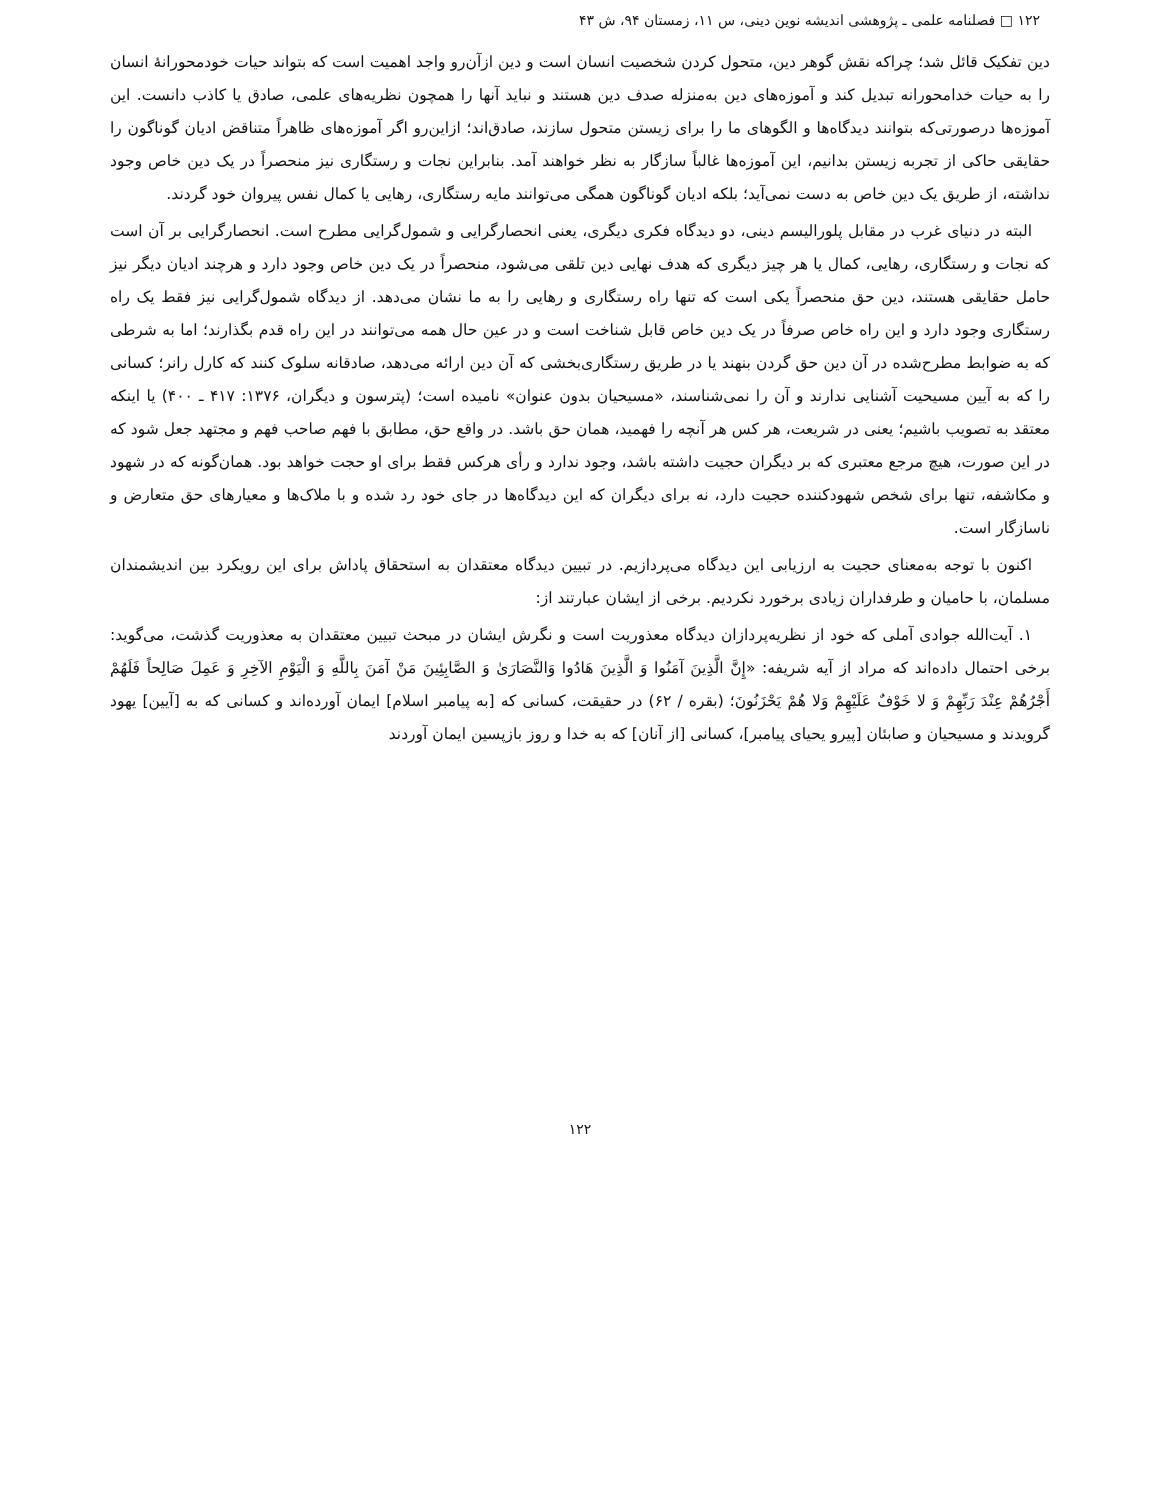۱۲۲ □ فصلنامه علمی ـ پژوهشی اندیشه نوین دینی، س ۱۱، زمستان ۹۴، ش ۴۳
دین تفکیک قائل شد؛ چراکه نقش گوهر دین، متحول کردن شخصیت انسان است و دین ازآن‌رو واجد اهمیت است که بتواند حیات خودمحورانهٔ انسان را به حیات خدامحورانه تبدیل کند و آموزه‌های دین به‌منزله صدف دین هستند و نباید آنها را همچون نظریه‌های علمی، صادق یا کاذب دانست. این آموزه‌ها درصورتی‌که بتوانند دیدگاه‌ها و الگوهای ما را برای زیستن متحول سازند، صادق‌اند؛ ازاین‌رو اگر آموزه‌های ظاهراً متناقض ادیان گوناگون را حقایقی حاکی از تجربه زیستن بدانیم، این آموزه‌ها غالباً سازگار به نظر خواهند آمد. بنابراین نجات و رستگاری نیز منحصراً در یک دین خاص وجود نداشته، از طریق یک دین خاص به دست نمی‌آید؛ بلکه ادیان گوناگون همگی می‌توانند مایه رستگاری، رهایی یا کمال نفس پیروان خود گردند.
البته در دنیای غرب در مقابل پلورالیسم دینی، دو دیدگاه فکری دیگری، یعنی انحصارگرایی و شمول‌گرایی مطرح است. انحصارگرایی بر آن است که نجات و رستگاری، رهایی، کمال یا هر چیز دیگری که هدف نهایی دین تلقی می‌شود، منحصراً در یک دین خاص وجود دارد و هرچند ادیان دیگر نیز حامل حقایقی هستند، دین حق منحصراً یکی است که تنها راه رستگاری و رهایی را به ما نشان می‌دهد. از دیدگاه شمول‌گرایی نیز فقط یک راه رستگاری وجود دارد و این راه خاص صرفاً در یک دین خاص قابل شناخت است و در عین حال همه می‌توانند در این راه قدم بگذارند؛ اما به شرطی که به ضوابط مطرح‌شده در آن دین حق گردن بنهند یا در طریق رستگاری‌بخشی که آن دین ارائه می‌دهد، صادقانه سلوک کنند که کارل رانر؛ کسانی را که به آیین مسیحیت آشنایی ندارند و آن را نمی‌شناسند، «مسیحیان بدون عنوان» نامیده است؛ (پترسون و دیگران، ۱۳۷۶: ۴۱۷ ـ ۴۰۰) یا اینکه معتقد به تصویب باشیم؛ یعنی در شریعت، هر کس هر آنچه را فهمید، همان حق باشد. در واقع حق، مطابق با فهم صاحب فهم و مجتهد جعل شود که در این صورت، هیچ مرجع معتبری که بر دیگران حجیت داشته باشد، وجود ندارد و رأی هرکس فقط برای او حجت خواهد بود. همان‌گونه که در شهود و مکاشفه، تنها برای شخص شهودکننده حجیت دارد، نه برای دیگران که این دیدگاه‌ها در جای خود رد شده و با ملاک‌ها و معیارهای حق متعارض و ناسازگار است.
اکنون با توجه به‌معنای حجیت به ارزیابی این دیدگاه می‌پردازیم. در تبیین دیدگاه معتقدان به استحقاق پاداش برای این رویکرد بین اندیشمندان مسلمان، با حامیان و طرفداران زیادی برخورد نکردیم. برخی از ایشان عبارتند از:
۱. آیت‌الله جوادی آملی که خود از نظریه‌پردازان دیدگاه معذوریت است و نگرش ایشان در مبحث تبیین معتقدان به معذوریت گذشت، می‌گوید: برخی احتمال داده‌اند که مراد از آیه شریفه: «إِنَّ الَّذِينَ آمَنُوا وَ الَّذِينَ هَادُوا وَالنَّصَارَىٰ وَ الصَّابِئِينَ مَنْ آمَنَ بِاللَّهِ وَ الْيَوْمِ الآخِرِ وَ عَمِلَ صَالِحاً فَلَهُمْ أَجْرُهُمْ عِنْدَ رَبِّهِمْ وَ لا خَوْفٌ عَلَيْهِمْ وَلا هُمْ يَحْزَنُونَ؛ (بقره / ۶۲) در حقیقت، کسانی که [به پیامبر اسلام] ایمان آورده‌اند و کسانی که به [آیین] یهود گرویدند و مسیحیان و صابئان [پیرو یحیای پیامبر]، کسانی [از آنان] که به خدا و روز بازپسین ایمان آوردند
۱۲۲